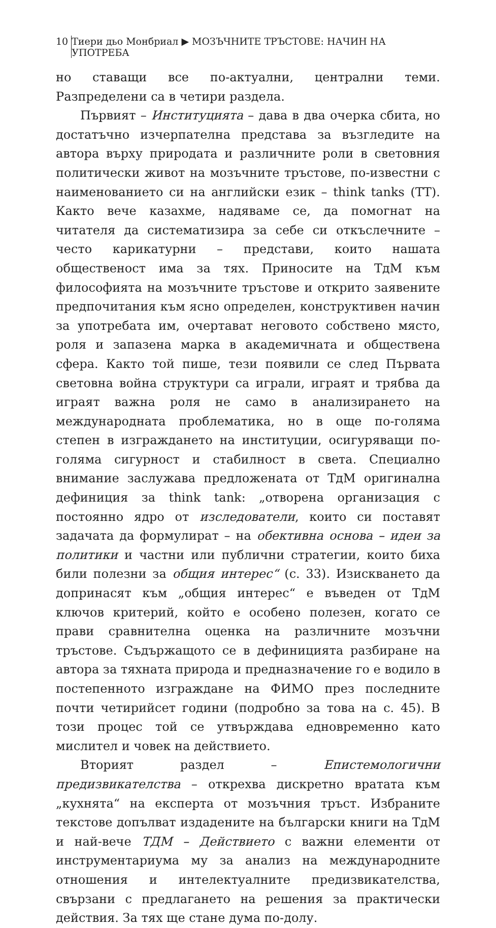10 Тиери дьо Монбриал ▶ МОЗЪЧНИТЕ ТРЪСТОВЕ: НАЧИН НА УПОТРЕБА
но ставащи все по-актуални, централни теми. Разпределени са в четири раздела.
Първият – Институцията – дава в два очерка сбита, но достатъчно изчерпателна представа за възгледите на автора върху природата и различните роли в световния политически живот на мозъчните тръстове, по-известни с наименованието си на английски език – think tanks (ТТ). Както вече казахме, надяваме се, да помогнат на читателя да систематизира за себе си откъслечните – често карикатурни – представи, които нашата общественост има за тях. Приносите на ТдМ към философията на мозъчните тръстове и открито заявените предпочитания към ясно определен, конструктивен начин за употребата им, очертават неговото собствено място, роля и запазена марка в академичната и обществена сфера. Както той пише, тези появили се след Първата световна война структури са играли, играят и трябва да играят важна роля не само в анализирането на международната проблематика, но в още по-голяма степен в изграждането на институции, осигуряващи по-голяма сигурност и стабилност в света. Специално внимание заслужава предложената от ТдМ оригинална дефиниция за think tank: „отворена организация с постоянно ядро от изследователи, които си поставят задачата да формулират – на обективна основа – идеи за политики и частни или публични стратегии, които биха били полезни за общия интерес“ (с. 33). Изискването да допринасят към „общия интерес“ е въведен от ТдМ ключов критерий, който е особено полезен, когато се прави сравнителна оценка на различните мозъчни тръстове. Съдържащото се в дефиницията разбиране на автора за тяхната природа и предназначение го е водило в постепенното изграждане на ФИМО през последните почти четирийсет години (подробно за това на с. 45). В този процес той се утвърждава едновременно като мислител и човек на действието.
Вторият раздел – Епистемологични предизвикателства – открехва дискретно вратата към „кухнята“ на експерта от мозъчния тръст. Избраните текстове допълват издадените на български книги на ТдМ и най-вече ТДМ – Действието с важни елементи от инструментариума му за анализ на международните отношения и интелектуалните предизвикателства, свързани с предлагането на решения за практически действия. За тях ще стане дума по-долу.